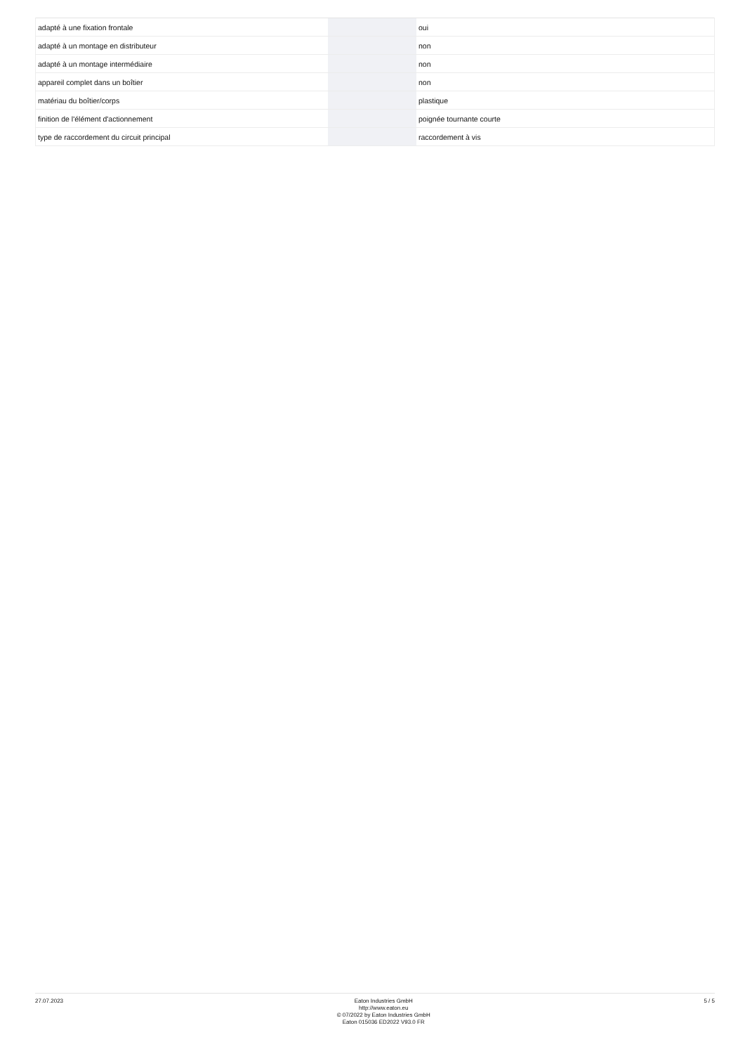| adapté à une fixation frontale | | | oui |
| adapté à un montage en distributeur | | | non |
| adapté à un montage intermédiaire | | | non |
| appareil complet dans un boîtier | | | non |
| matériau du boîtier/corps | | | plastique |
| finition de l'élément d'actionnement | | | poignée tournante courte |
| type de raccordement du circuit principal | | | raccordement à vis |
27.07.2023
Eaton Industries GmbH
http://www.eaton.eu
© 07/2022 by Eaton Industries GmbH
Eaton 015036 ED2022 V93.0 FR
5 / 5